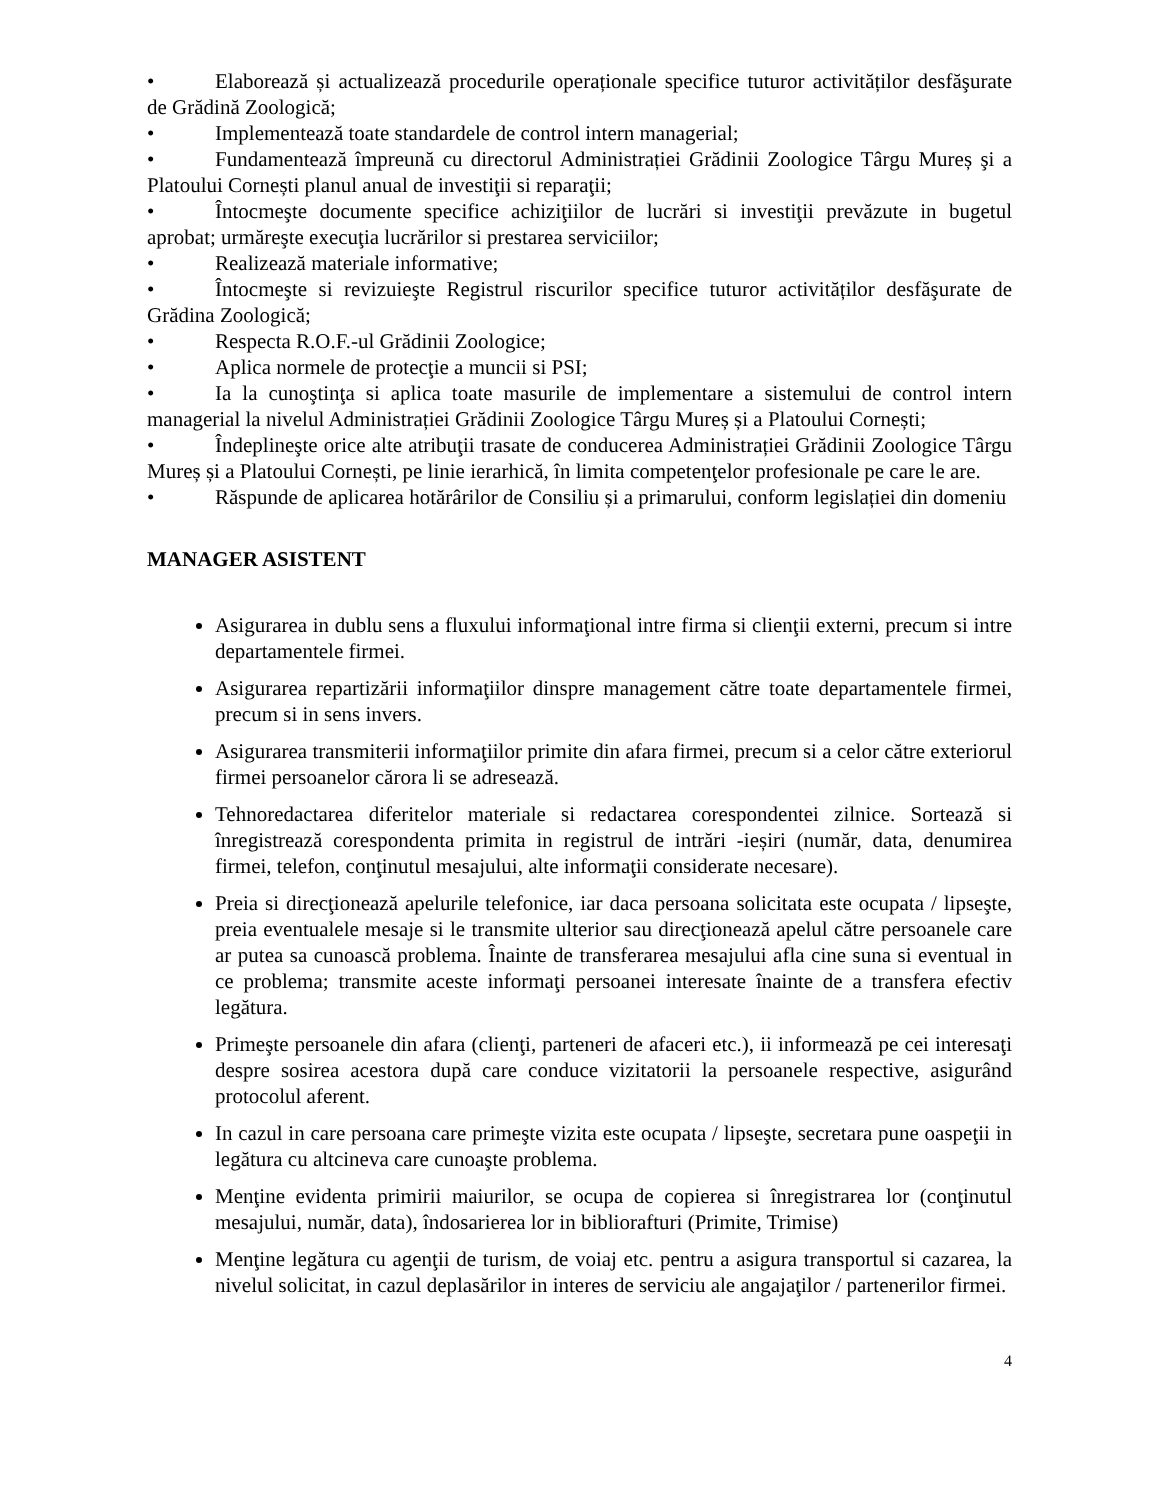• Elaborează și actualizează procedurile operaționale specifice tuturor activităților desfăşurate de Grădină Zoologică;
• Implementează toate standardele de control intern managerial;
• Fundamentează împreună cu directorul Administrației Grădinii Zoologice Târgu Mureș şi a Platoului Cornești planul anual de investiţii si reparaţii;
• Întocmeşte documente specifice achiziţiilor de lucrări si investiţii prevăzute in bugetul aprobat; urmăreşte execuţia lucrărilor si prestarea serviciilor;
• Realizează materiale informative;
• Întocmeşte si revizuieşte Registrul riscurilor specifice tuturor activităților desfăşurate de Grădina Zoologică;
• Respecta R.O.F.-ul Grădinii Zoologice;
• Aplica normele de protecţie a muncii si PSI;
• Ia la cunoştinţa si aplica toate masurile de implementare a sistemului de control intern managerial la nivelul Administrației Grădinii Zoologice Târgu Mureș și a Platoului Cornești;
• Îndeplineşte orice alte atribuţii trasate de conducerea Administrației Grădinii Zoologice Târgu Mureș și a Platoului Cornești, pe linie ierarhică, în limita competenţelor profesionale pe care le are.
• Răspunde de aplicarea hotărârilor de Consiliu și a primarului, conform legislației din domeniu
MANAGER ASISTENT
Asigurarea in dublu sens a fluxului informaţional intre firma si clienţii externi, precum si intre departamentele firmei.
Asigurarea repartizării informaţiilor dinspre management către toate departamentele firmei, precum si in sens invers.
Asigurarea transmiterii informaţiilor primite din afara firmei, precum si a celor către exteriorul firmei persoanelor cărora li se adresează.
Tehnoredactarea diferitelor materiale si redactarea corespondentei zilnice. Sortează si înregistrează corespondenta primita in registrul de intrări -ieșiri (număr, data, denumirea firmei, telefon, conţinutul mesajului, alte informaţii considerate necesare).
Preia si direcţionează apelurile telefonice, iar daca persoana solicitata este ocupata / lipseşte, preia eventualele mesaje si le transmite ulterior sau direcţionează apelul către persoanele care ar putea sa cunoască problema. Înainte de transferarea mesajului afla cine suna si eventual in ce problema; transmite aceste informaţi persoanei interesate înainte de a transfera efectiv legătura.
Primeşte persoanele din afara (clienţi, parteneri de afaceri etc.), ii informează pe cei interesaţi despre sosirea acestora după care conduce vizitatorii la persoanele respective, asigurând protocolul aferent.
In cazul in care persoana care primeşte vizita este ocupata / lipseşte, secretara pune oaspeţii in legătura cu altcineva care cunoaşte problema.
Menţine evidenta primirii maiurilor, se ocupa de copierea si înregistrarea lor (conţinutul mesajului, număr, data), îndosarierea lor in bibliorafturi (Primite, Trimise)
Menţine legătura cu agenţii de turism, de voiaj etc. pentru a asigura transportul si cazarea, la nivelul solicitat, in cazul deplasărilor in interes de serviciu ale angajaţilor / partenerilor firmei.
4